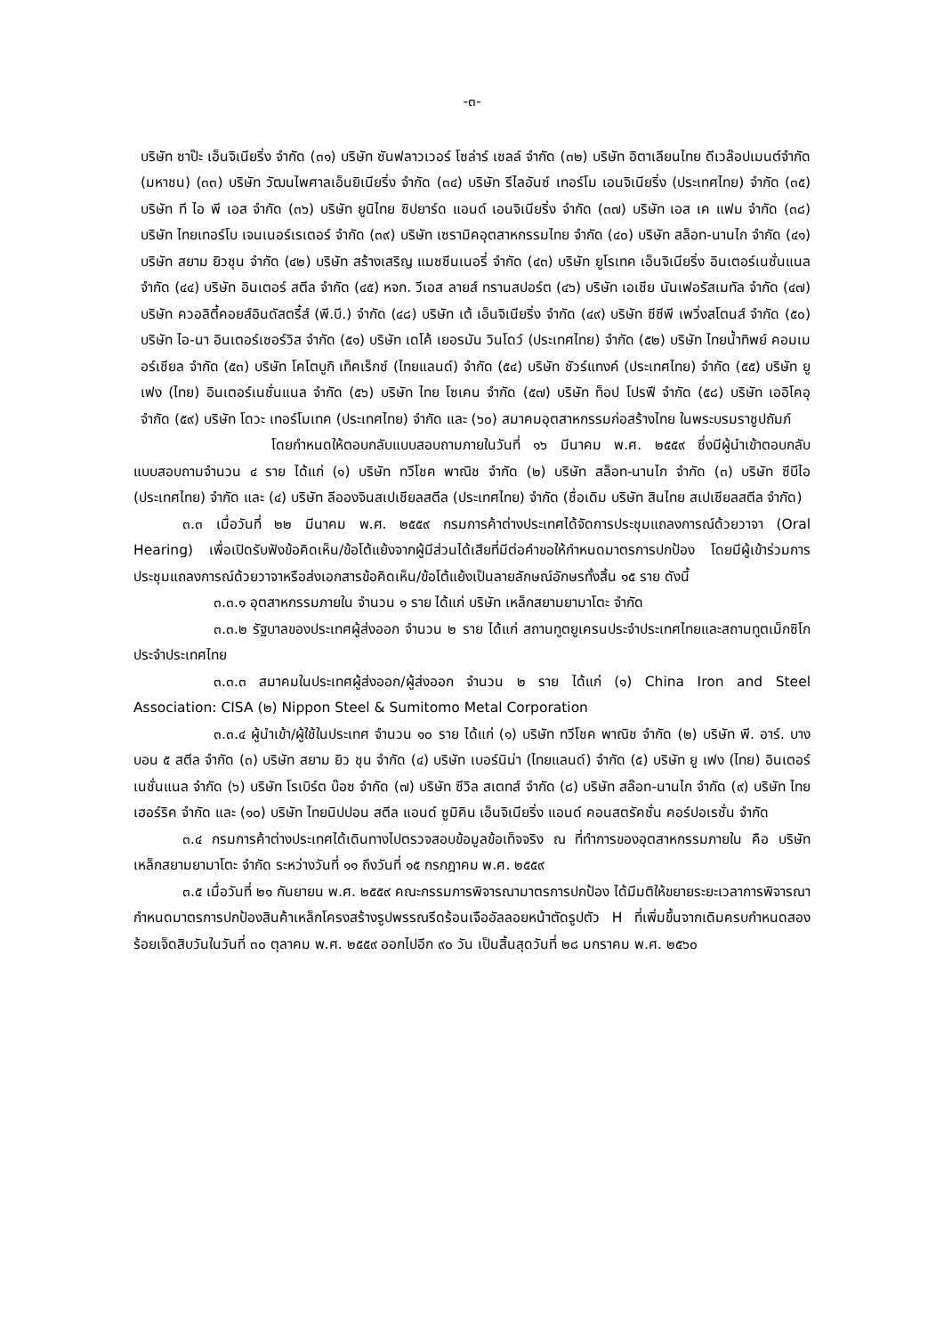-๓-
บริษัท ซาป๊ะ เอ็นจิเนียริ่ง จำกัด (๓๑) บริษัท ซันฟลาวเวอร์ โซล่าร์ เซลล์ จำกัด (๓๒) บริษัท อิตาเลียนไทย ดีเวล๊อปเมนต์จำกัด (มหาชน) (๓๓) บริษัท วัฒนไพศาลเอ็นยิเนียริ่ง จำกัด (๓๔) บริษัท รีไลอันซ์ เทอร์โม เอนจิเนียริ่ง (ประเทศไทย) จำกัด (๓๕) บริษัท ที ไอ พี เอส จำกัด (๓๖) บริษัท ยูนิไทย ซิปยาร์ด แอนด์ เอนจิเนียริ่ง จำกัด (๓๗) บริษัท เอส เค แฟม จำกัด (๓๘) บริษัท ไทยเทอร์โบ เจนเนอร์เรเตอร์ จำกัด (๓๙) บริษัท เซรามิคอุตสาหกรรมไทย จำกัด (๔๐) บริษัท สล็อท-นานไก จำกัด (๔๑) บริษัท สยาม ยิวชุน จำกัด (๔๒) บริษัท สร้างเสริญ แมชชีนเนอรี่ จำกัด (๔๓) บริษัท ยูโรเทค เอ็นจิเนียริ่ง อินเตอร์เนชั่นแนล จำกัด (๔๔) บริษัท อินเตอร์ สตีล จำกัด (๔๕) หจก. วีเอส ลายส์ ทรานสปอร์ต (๔๖) บริษัท เอเชีย นันเฟอรัสเมทัล จำกัด (๔๗) บริษัท ควอลิตี้คอยส์อินดัสตรี้ส์ (พี.บี.) จำกัด (๔๘) บริษัท เต้ เอ็นจิเนียริ่ง จำกัด (๔๙) บริษัท ซีซีพี เพวิ่งสโตนส์ จำกัด (๕๐) บริษัท ไอ-นา อินเตอร์เซอร์วิส จำกัด (๕๑) บริษัท เดโค้ เยอรมัน วินโดว์ (ประเทศไทย) จำกัด (๕๒) บริษัท ไทยน้ำทิพย์ คอมเมอร์เชียล จำกัด (๕๓) บริษัท โคโตบูกิ เท็คเร็กซ์ (ไทยแลนด์) จำกัด (๕๔) บริษัท ชัวร์แทงค์ (ประเทศไทย) จำกัด (๕๕) บริษัท ยู เฟง (ไทย) อินเตอร์เนชั่นแนล จำกัด (๕๖) บริษัท ไทย โซเคน จำกัด (๕๗) บริษัท ท็อป โปรฟี จำกัด (๕๘) บริษัท เออิโคอุ จำกัด (๕๙) บริษัท โดวะ เทอร์โมเทค (ประเทศไทย) จำกัด และ (๖๐) สมาคมอุตสาหกรรมก่อสร้างไทย ในพระบรมราชูปถัมภ์
โดยกำหนดให้ตอบกลับแบบสอบถามภายในวันที่ ๑๖ มีนาคม พ.ศ. ๒๕๕๙ ซึ่งมีผู้นำเข้าตอบกลับแบบสอบถามจำนวน ๔ ราย ได้แก่ (๑) บริษัท ทวีโชค พาณิช จำกัด (๒) บริษัท สล็อท-นานไก จำกัด (๓) บริษัท ซีบีไอ (ประเทศไทย) จำกัด และ (๔) บริษัท ลีอองจินสเปเชียลสตีล (ประเทศไทย) จำกัด (ชื่อเดิม บริษัท สินไทย สเปเชียลสตีล จำกัด)
๓.๓ เมื่อวันที่ ๒๒ มีนาคม พ.ศ. ๒๕๕๙ กรมการค้าต่างประเทศได้จัดการประชุมแถลงการณ์ด้วยวาจา (Oral Hearing) เพื่อเปิดรับฟังข้อคิดเห็น/ข้อโต้แย้งจากผู้มีส่วนได้เสียที่มีต่อคำขอให้กำหนดมาตรการปกป้อง โดยมีผู้เข้าร่วมการประชุมแถลงการณ์ด้วยวาจาหรือส่งเอกสารข้อคิดเห็น/ข้อโต้แย้งเป็นลายลักษณ์อักษรทั้งสิ้น ๑๕ ราย ดังนี้
๓.๓.๑ อุตสาหกรรมภายใน จำนวน ๑ ราย ได้แก่ บริษัท เหล็กสยามยามาโตะ จำกัด
๓.๓.๒ รัฐบาลของประเทศผู้ส่งออก จำนวน ๒ ราย ได้แก่ สถานทูตยูเครนประจำประเทศไทยและสถานทูตเม็กซิโกประจำประเทศไทย
๓.๓.๓ สมาคมในประเทศผู้ส่งออก/ผู้ส่งออก จำนวน ๒ ราย ได้แก่ (๑) China Iron and Steel Association: CISA (๒) Nippon Steel & Sumitomo Metal Corporation
๓.๓.๔ ผู้นำเข้า/ผู้ใช้ในประเทศ จำนวน ๑๐ ราย ได้แก่ (๑) บริษัท ทวีโชค พาณิช จำกัด (๒) บริษัท พี. อาร์. บางบอน ๕ สตีล จำกัด (๓) บริษัท สยาม ยิว ชุน จำกัด (๔) บริษัท เบอร์นิน่า (ไทยแลนด์) จำกัด (๕) บริษัท ยู เฟง (ไทย) อินเตอร์เนชั่นแนล จำกัด (๖) บริษัท โรเบิร์ต บ๊อซ จำกัด (๗) บริษัท ซีวิล สเตทส์ จำกัด (๘) บริษัท สล๊อท-นานไก จำกัด (๙) บริษัท ไทย เฮอร์ริค จำกัด และ (๑๐) บริษัท ไทยนิปปอน สตีล แอนด์ ซูมิคิน เอ็นจิเนียริ่ง แอนด์ คอนสตรัคชั่น คอร์ปอเรชั่น จำกัด
๓.๔ กรมการค้าต่างประเทศได้เดินทางไปตรวจสอบข้อมูลข้อเท็จจริง ณ ที่ทำการของอุตสาหกรรมภายใน คือ บริษัท เหล็กสยามยามาโตะ จำกัด ระหว่างวันที่ ๑๑ ถึงวันที่ ๑๕ กรกฎาคม พ.ศ. ๒๕๕๙
๓.๕ เมื่อวันที่ ๒๑ กันยายน พ.ศ. ๒๕๕๙ คณะกรรมการพิจารณามาตรการปกป้อง ได้มีมติให้ขยายระยะเวลาการพิจารณากำหนดมาตรการปกป้องสินค้าเหล็กโครงสร้างรูปพรรณรีดร้อนเจืออัลลอยหน้าตัดรูปตัว H ที่เพิ่มขึ้นจากเดิมครบกำหนดสองร้อยเจ็ดสิบวันในวันที่ ๓๐ ตุลาคม พ.ศ. ๒๕๕๙ ออกไปอีก ๙๐ วัน เป็นสิ้นสุดวันที่ ๒๘ มกราคม พ.ศ. ๒๕๖๐